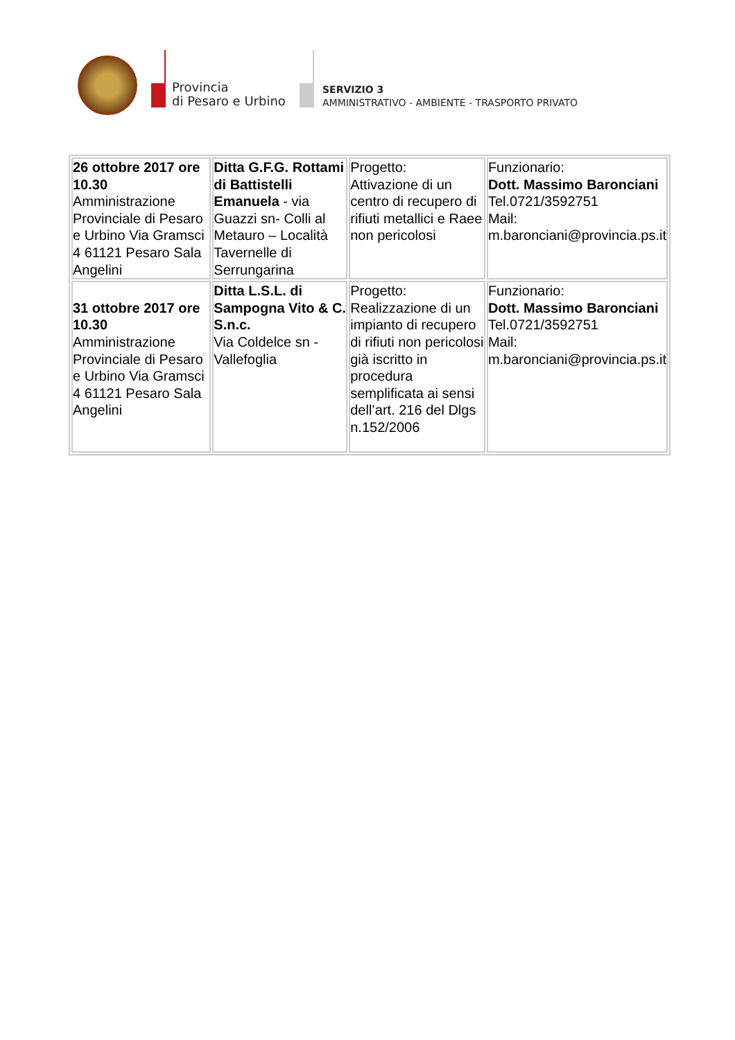Provincia
di Pesaro e Urbino
SERVIZIO 3
AMMINISTRATIVO - AMBIENTE - TRASPORTO PRIVATO
| 26 ottobre 2017 ore 10.30 Amministrazione Provinciale di Pesaro e Urbino Via Gramsci 4 61121 Pesaro Sala Angelini | Ditta G.F.G. Rottami di Battistelli Emanuela - via Guazzi sn- Colli al Metauro – Località Tavernelle di Serrungarina | Progetto: Attivazione di un centro di recupero di rifiuti metallici e Raee non pericolosi | Funzionario: Dott. Massimo Baronciani Tel.0721/3592751 Mail: m.baronciani@provincia.ps.it |
| 31 ottobre 2017 ore 10.30 Amministrazione Provinciale di Pesaro e Urbino Via Gramsci 4 61121 Pesaro Sala Angelini | Ditta L.S.L. di Sampogna Vito & C. S.n.c. Via Coldelce sn - Vallefoglia | Progetto: Realizzazione di un impianto di recupero di rifiuti non pericolosi già iscritto in procedura semplificata ai sensi dell’art. 216 del Dlgs n.152/2006 | Funzionario: Dott. Massimo Baronciani Tel.0721/3592751 Mail: m.baronciani@provincia.ps.it |